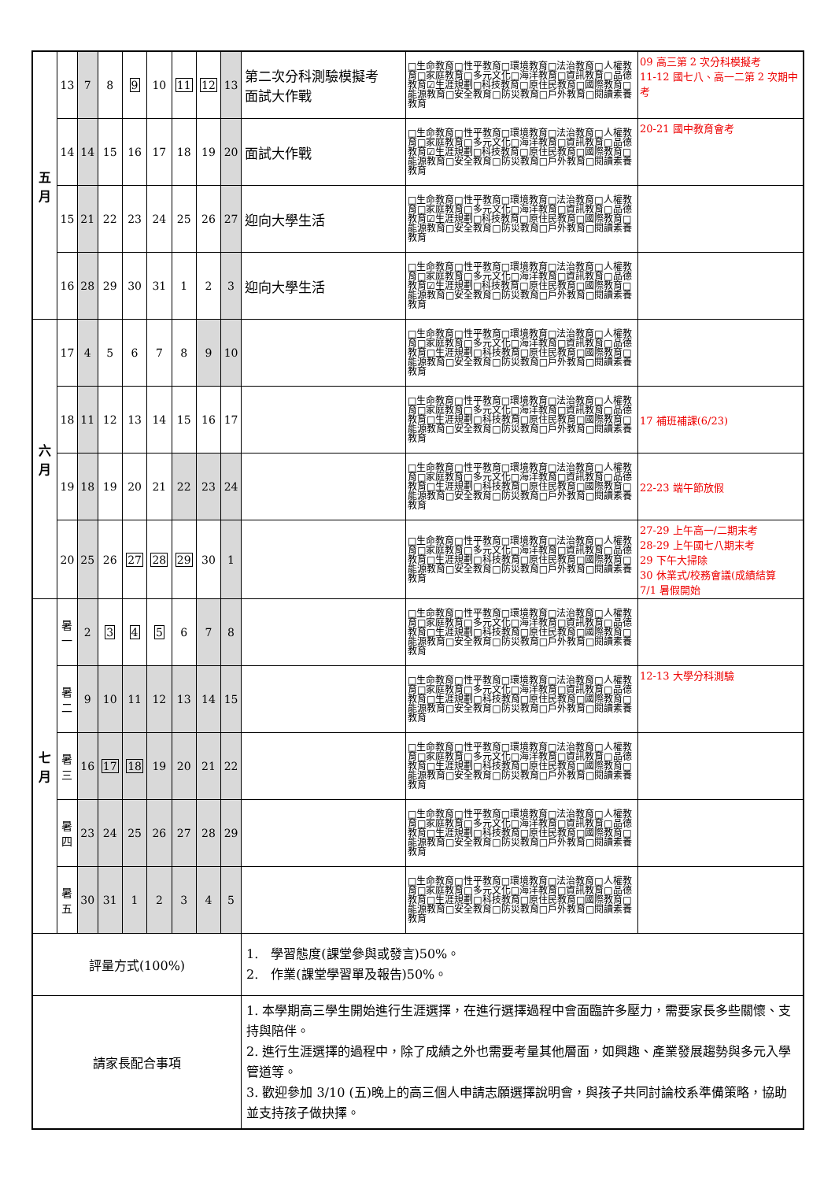| 五 月 | 13 | 7 | 8 | 9 | 10 | 11 | 12 | 13 | 第二次分科測驗模擬考 面試大作戰 | □生命教育□性平教育□環境教育□法治教育□人權教育□家庭教育□多元文化□海洋教育□資訊教育□品德教育☑生涯規劃□科技教育□原住民教育□國際教育□能源教育□安全教育□防災教育□戶外教育□閱讀素養教育 | 09 高三第 2 次分科模擬考 11-12 國七八、高一二第 2 次期中考 |
| | 14 | 14 | 15 | 16 | 17 | 18 | 19 | 20 | 面試大作戰 | □生命教育□性平教育□環境教育□法治教育□人權教育□家庭教育□多元文化□海洋教育□資訊教育□品德教育☑生涯規劃□科技教育□原住民教育□國際教育□能源教育□安全教育□防災教育□戶外教育□閱讀素養教育 | 20-21 國中教育會考 |
| | 15 | 21 | 22 | 23 | 24 | 25 | 26 | 27 | 迎向大學生活 | □生命教育□性平教育□環境教育□法治教育□人權教育□家庭教育□多元文化□海洋教育□資訊教育□品德教育☑生涯規劃□科技教育□原住民教育□國際教育□能源教育□安全教育□防災教育□戶外教育□閱讀素養教育 | |
| | 16 | 28 | 29 | 30 | 31 | 1 | 2 | 3 | 迎向大學生活 | □生命教育□性平教育□環境教育□法治教育□人權教育□家庭教育□多元文化□海洋教育□資訊教育□品德教育☑生涯規劃□科技教育□原住民教育□國際教育□能源教育□安全教育□防災教育□戶外教育□閱讀素養教育 | |
| 六 月 | 17 | 4 | 5 | 6 | 7 | 8 | 9 | 10 | | □生命教育□性平教育□環境教育□法治教育□人權教育□家庭教育□多元文化□海洋教育□資訊教育□品德教育□生涯規劃□科技教育□原住民教育□國際教育□能源教育□安全教育□防災教育□戶外教育□閱讀素養教育 | |
| | 18 | 11 | 12 | 13 | 14 | 15 | 16 | 17 | | □生命教育□性平教育□環境教育□法治教育□人權教育□家庭教育□多元文化□海洋教育□資訊教育□品德教育□生涯規劃□科技教育□原住民教育□國際教育□能源教育□安全教育□防災教育□戶外教育□閱讀素養教育 | 17 補班補課(6/23) |
| | 19 | 18 | 19 | 20 | 21 | 22 | 23 | 24 | | □生命教育□性平教育□環境教育□法治教育□人權教育□家庭教育□多元文化□海洋教育□資訊教育□品德教育□生涯規劃□科技教育□原住民教育□國際教育□能源教育□安全教育□防災教育□戶外教育□閱讀素養教育 | 22-23 端午節放假 |
| | 20 | 25 | 26 | 27 | 28 | 29 | 30 | 1 | | □生命教育□性平教育□環境教育□法治教育□人權教育□家庭教育□多元文化□海洋教育□資訊教育□品德教育□生涯規劃□科技教育□原住民教育□國際教育□能源教育□安全教育□防災教育□戶外教育□閱讀素養教育 | 27-29 上午高一/二期末考 28-29 上午國七八期末考 29 下午大掃除 30 休業式/校務會議(成績結算 7/1 暑假開始 |
| 七 月 | 暑 一 | 2 | 3 | 4 | 5 | 6 | 7 | 8 | | □生命教育□性平教育□環境教育□法治教育□人權教育□家庭教育□多元文化□海洋教育□資訊教育□品德教育□生涯規劃□科技教育□原住民教育□國際教育□能源教育□安全教育□防災教育□戶外教育□閱讀素養教育 | |
| | 暑 二 | 9 | 10 | 11 | 12 | 13 | 14 | 15 | | □生命教育□性平教育□環境教育□法治教育□人權教育□家庭教育□多元文化□海洋教育□資訊教育□品德教育□生涯規劃□科技教育□原住民教育□國際教育□能源教育□安全教育□防災教育□戶外教育□閱讀素養教育 | 12-13 大學分科測驗 |
| | 暑 三 | 16 | 17 | 18 | 19 | 20 | 21 | 22 | | □生命教育□性平教育□環境教育□法治教育□人權教育□家庭教育□多元文化□海洋教育□資訊教育□品德教育□生涯規劃□科技教育□原住民教育□國際教育□能源教育□安全教育□防災教育□戶外教育□閱讀素養教育 | |
| | 暑 四 | 23 | 24 | 25 | 26 | 27 | 28 | 29 | | □生命教育□性平教育□環境教育□法治教育□人權教育□家庭教育□多元文化□海洋教育□資訊教育□品德教育□生涯規劃□科技教育□原住民教育□國際教育□能源教育□安全教育□防災教育□戶外教育□閱讀素養教育 | |
| | 暑 五 | 30 | 31 | 1 | 2 | 3 | 4 | 5 | | □生命教育□性平教育□環境教育□法治教育□人權教育□家庭教育□多元文化□海洋教育□資訊教育□品德教育□生涯規劃□科技教育□原住民教育□國際教育□能源教育□安全教育□防災教育□戶外教育□閱讀素養教育 | |
| 評量方式(100%) | | | | | | | | | 1. 學習態度(課堂參與或發言)50%。 2. 作業(課堂學習單及報告)50%。 | | |
| 請家長配合事項 | | | | | | | | | 1. 本學期高三學生開始進行生涯選擇，在進行選擇過程中會面臨許多壓力，需要家長多些關懷、支持與陪伴。 2. 進行生涯選擇的過程中，除了成績之外也需要考量其他層面，如興趣、產業發展趨勢與多元入學管道等。 3. 歡迎參加 3/10 (五)晚上的高三個人申請志願選擇說明會，與孩子共同討論校系準備策略，協助並支持孩子做抉擇。 | | |